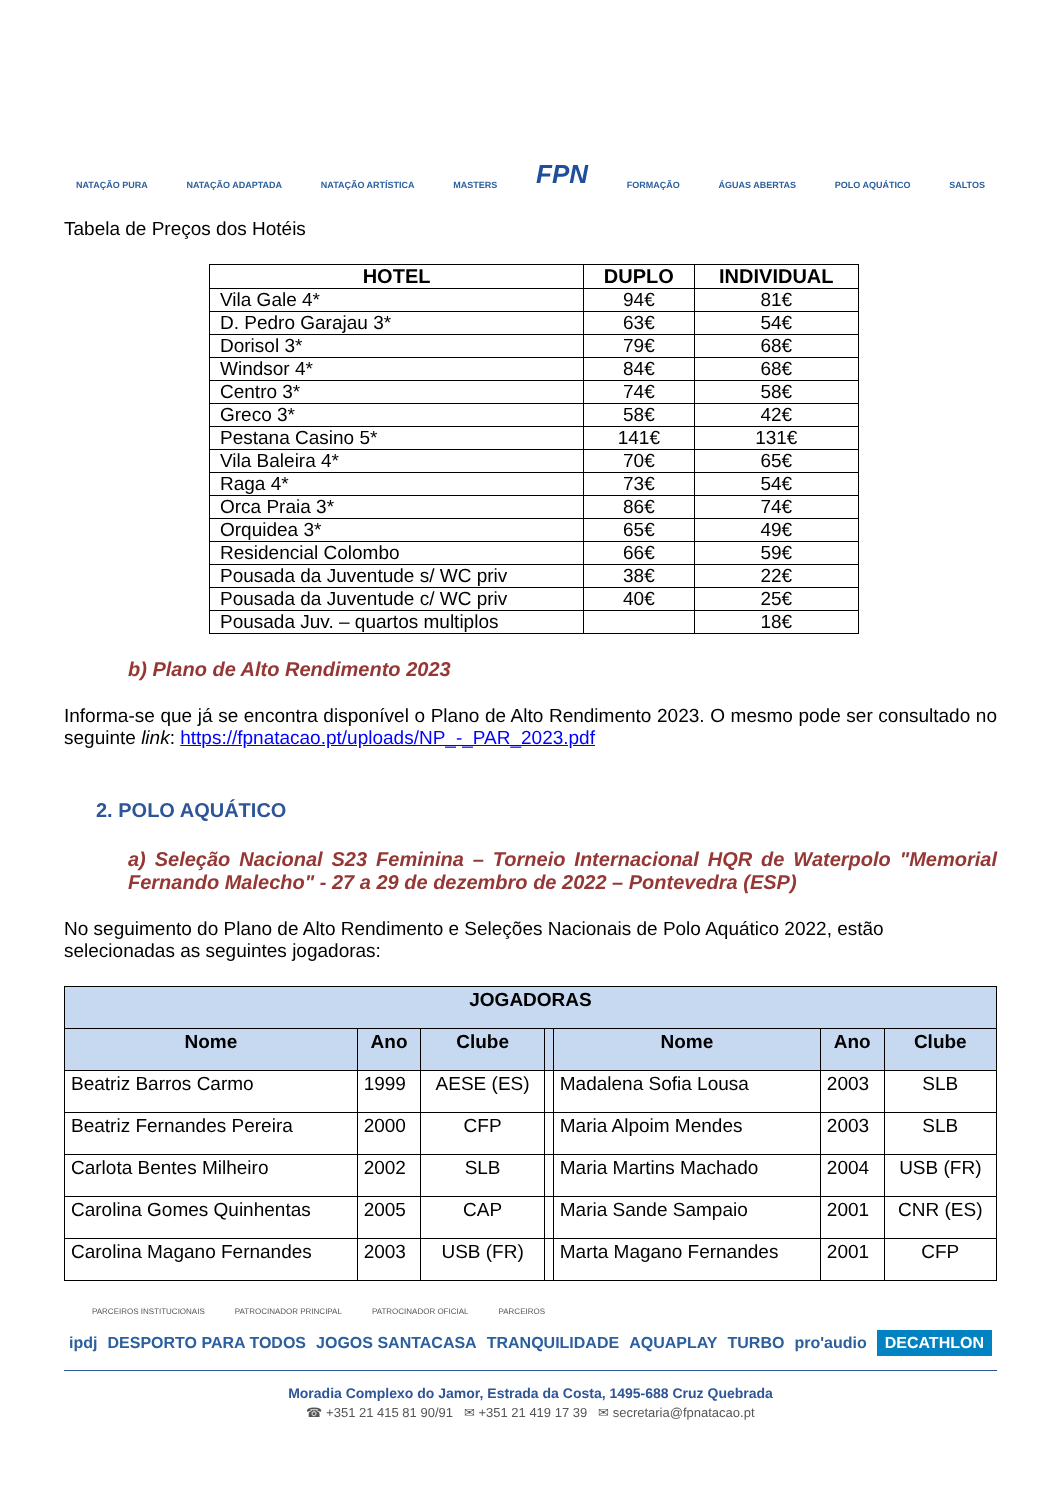NATAÇÃO PURA NATAÇÃO ADAPTADA NATAÇÃO ARTÍSTICA MASTERS FPN FORMAÇÃO ÁGUAS ABERTAS POLO AQUÁTICO SALTOS
Tabela de Preços dos Hotéis
| HOTEL | DUPLO | INDIVIDUAL |
| --- | --- | --- |
| Vila Gale 4* | 94€ | 81€ |
| D. Pedro Garajau 3* | 63€ | 54€ |
| Dorisol 3* | 79€ | 68€ |
| Windsor 4* | 84€ | 68€ |
| Centro 3* | 74€ | 58€ |
| Greco 3* | 58€ | 42€ |
| Pestana Casino 5* | 141€ | 131€ |
| Vila Baleira 4* | 70€ | 65€ |
| Raga 4* | 73€ | 54€ |
| Orca Praia 3* | 86€ | 74€ |
| Orquidea 3* | 65€ | 49€ |
| Residencial Colombo | 66€ | 59€ |
| Pousada da Juventude s/ WC priv | 38€ | 22€ |
| Pousada da Juventude c/ WC priv | 40€ | 25€ |
| Pousada Juv. – quartos multiplos | | 18€ |
b) Plano de Alto Rendimento 2023
Informa-se que já se encontra disponível o Plano de Alto Rendimento 2023. O mesmo pode ser consultado no seguinte link: https://fpnatacao.pt/uploads/NP_-_PAR_2023.pdf
2. POLO AQUÁTICO
a) Seleção Nacional S23 Feminina – Torneio Internacional HQR de Waterpolo "Memorial Fernando Malecho" - 27 a 29 de dezembro de 2022 – Pontevedra (ESP)
No seguimento do Plano de Alto Rendimento e Seleções Nacionais de Polo Aquático 2022, estão selecionadas as seguintes jogadoras:
| JOGADORAS | | | | | | |
| --- | --- | --- | --- | --- | --- | --- |
| Nome | Ano | Clube | | Nome | Ano | Clube |
| Beatriz Barros Carmo | 1999 | AESE (ES) | | Madalena Sofia Lousa | 2003 | SLB |
| Beatriz Fernandes Pereira | 2000 | CFP | | Maria Alpoim Mendes | 2003 | SLB |
| Carlota Bentes Milheiro | 2002 | SLB | | Maria Martins Machado | 2004 | USB (FR) |
| Carolina Gomes Quinhentas | 2005 | CAP | | Maria Sande Sampaio | 2001 | CNR (ES) |
| Carolina Magano Fernandes | 2003 | USB (FR) | | Marta Magano Fernandes | 2001 | CFP |
PARCEIROS INSTITUCIONAIS PATROCINADOR PRINCIPAL PATROCINADOR OFICIAL PARCEIROS
ipdj DESPORTO PARA TODOS JOGOS SANTACASA TRANQUILIDADE AQUAPLAY TURBO pro'audio DECATHLON
Moradia Complexo do Jamor, Estrada da Costa, 1495-688 Cruz Quebrada
☎ +351 21 415 81 90/91 ✉ +351 21 419 17 39 ✉ secretaria@fpnatacao.pt